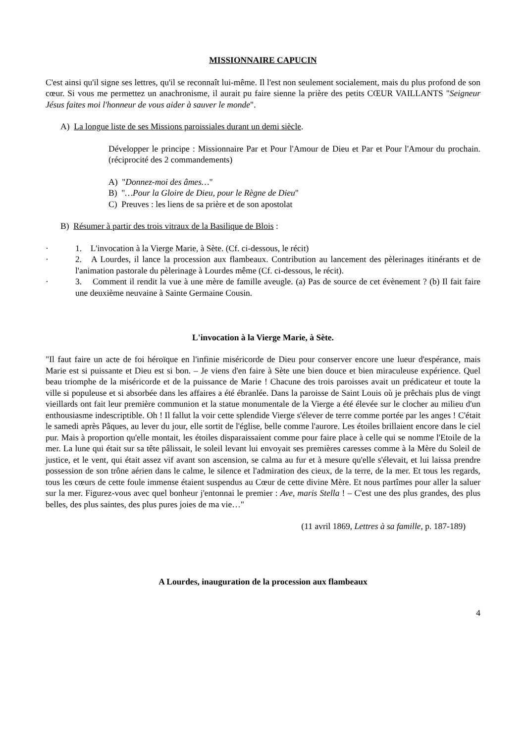MISSIONNAIRE CAPUCIN
C'est ainsi qu'il signe ses lettres, qu'il se reconnaît lui-même. Il l'est non seulement socialement, mais du plus profond de son cœur. Si vous me permettez un anachronisme, il aurait pu faire sienne la prière des petits CŒUR VAILLANTS "Seigneur Jésus faites moi l'honneur de vous aider à sauver le monde".
A) La longue liste de ses Missions paroissiales durant un demi siècle.
Développer le principe : Missionnaire Par et Pour l'Amour de Dieu et Par et Pour l'Amour du prochain. (réciprocité des 2 commandements)
A) "Donnez-moi des âmes…"
B) "…Pour la Gloire de Dieu, pour le Règne de Dieu"
C) Preuves : les liens de sa prière et de son apostolat
B) Résumer à partir des trois vitraux de la Basilique de Blois :
· 1. L'invocation à la Vierge Marie, à Sète. (Cf. ci-dessous, le récit)
· 2. A Lourdes, il lance la procession aux flambeaux. Contribution au lancement des pèlerinages itinérants et de l'animation pastorale du pèlerinage à Lourdes même (Cf. ci-dessous, le récit).
· 3. Comment il rendit la vue à une mère de famille aveugle. (a) Pas de source de cet évènement ? (b) Il fait faire une deuxième neuvaine à Sainte Germaine Cousin.
L'invocation à la Vierge Marie, à Sète.
"Il faut faire un acte de foi héroïque en l'infinie miséricorde de Dieu pour conserver encore une lueur d'espérance, mais Marie est si puissante et Dieu est si bon. – Je viens d'en faire à Sète une bien douce et bien miraculeuse expérience. Quel beau triomphe de la miséricorde et de la puissance de Marie ! Chacune des trois paroisses avait un prédicateur et toute la ville si populeuse et si absorbée dans les affaires a été ébranlée. Dans la paroisse de Saint Louis où je prêchais plus de vingt vieillards ont fait leur première communion et la statue monumentale de la Vierge a été élevée sur le clocher au milieu d'un enthousiasme indescriptible. Oh ! Il fallut la voir cette splendide Vierge s'élever de terre comme portée par les anges ! C'était le samedi après Pâques, au lever du jour, elle sortit de l'église, belle comme l'aurore. Les étoiles brillaient encore dans le ciel pur. Mais à proportion qu'elle montait, les étoiles disparaissaient comme pour faire place à celle qui se nomme l'Etoile de la mer. La lune qui était sur sa tête pâlissait, le soleil levant lui envoyait ses premières caresses comme à la Mère du Soleil de justice, et le vent, qui était assez vif avant son ascension, se calma au fur et à mesure qu'elle s'élevait, et lui laissa prendre possession de son trône aérien dans le calme, le silence et l'admiration des cieux, de la terre, de la mer. Et tous les regards, tous les cœurs de cette foule immense étaient suspendus au Cœur de cette divine Mère. Et nous partîmes pour aller la saluer sur la mer. Figurez-vous avec quel bonheur j'entonnai le premier : Ave, maris Stella ! – C'est une des plus grandes, des plus belles, des plus saintes, des plus pures joies de ma vie…"
(11 avril 1869, Lettres à sa famille, p. 187-189)
A Lourdes, inauguration de la procession aux flambeaux
4